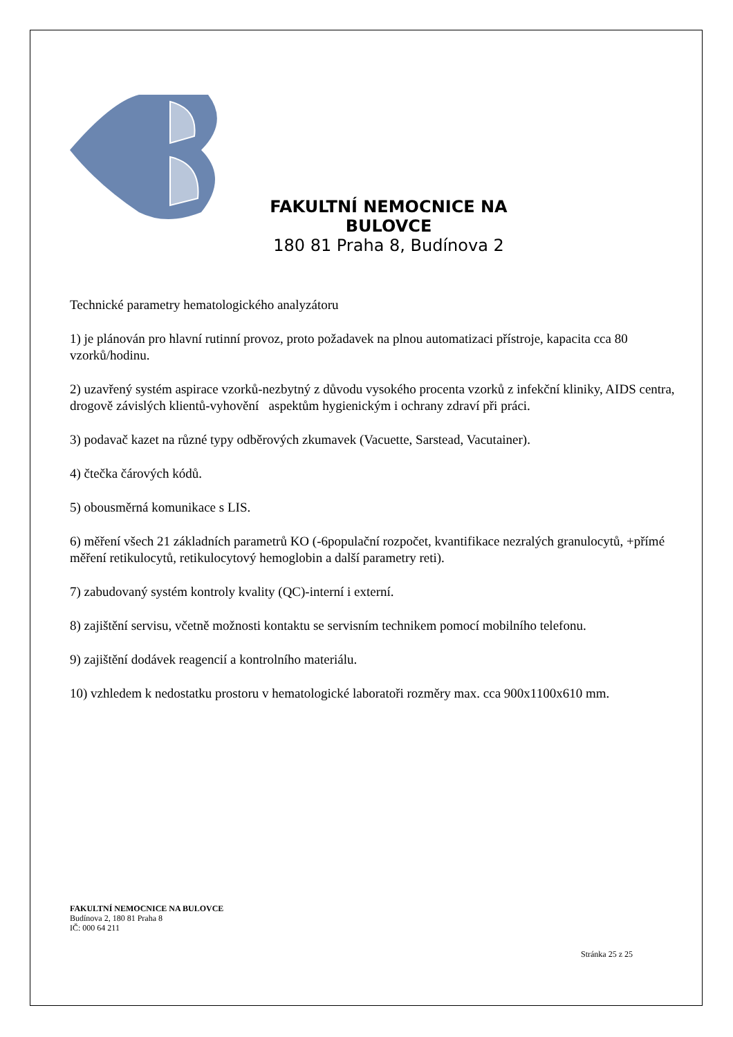FAKULTNÍ NEMOCNICE NA BULOVCE
180 81 Praha 8, Budínova 2
Technické parametry hematologického analyzátoru
1) je plánován pro hlavní rutinní provoz, proto požadavek na plnou automatizaci přístroje, kapacita cca 80 vzorků/hodinu.
2) uzavřený systém aspirace vzorků-nezbytný z důvodu vysokého procenta vzorků z infekční kliniky, AIDS centra, drogově závislých klientů-vyhovění aspektům hygienickým i ochrany zdraví při práci.
3) podavač kazet na různé typy odběrových zkumavek (Vacuette, Sarstead, Vacutainer).
4) čtečka čárových kódů.
5) obousměrná komunikace s LIS.
6) měření všech 21 základních parametrů KO (-6populační rozpočet, kvantifikace nezralých granulocytů, +přímé měření retikulocytů, retikulocytový hemoglobin a další parametry reti).
7) zabudovaný systém kontroly kvality (QC)-interní i externí.
8) zajištění servisu, včetně možnosti kontaktu se servisním technikem pomocí mobilního telefonu.
9) zajištění dodávek reagencií a kontrolního materiálu.
10) vzhledem k nedostatku prostoru v hematologické laboratoři rozměry max. cca 900x1100x610 mm.
FAKULTNÍ NEMOCNICE NA BULOVCE
Budínova 2, 180 81 Praha 8
IČ: 000 64 211
Stránka 25 z 25